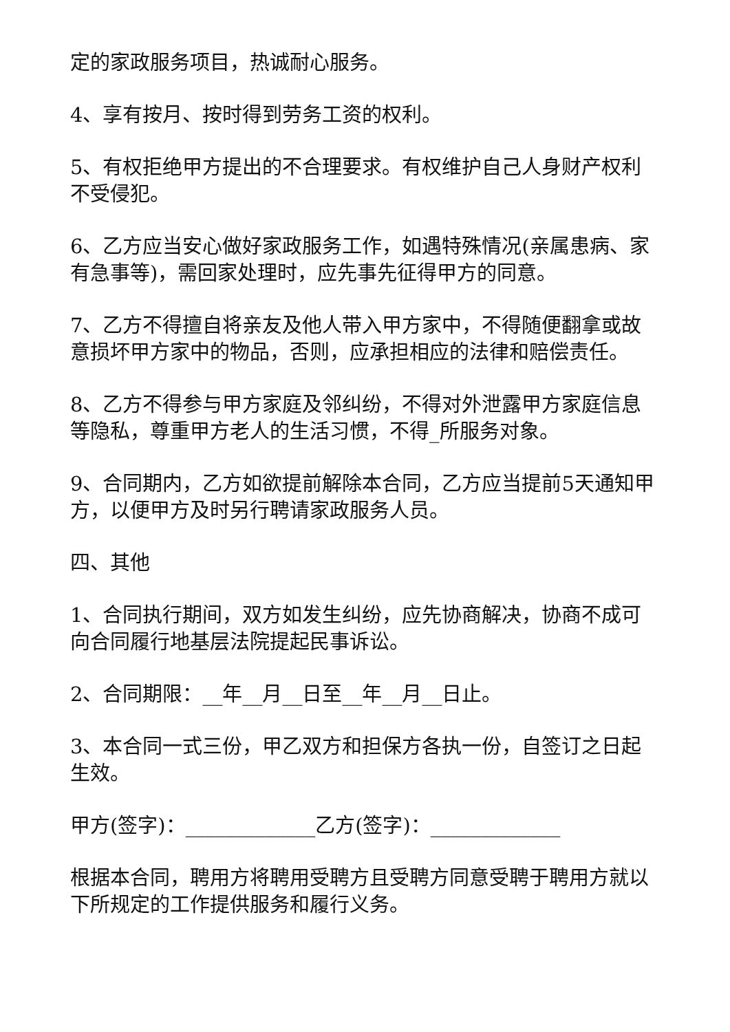定的家政服务项目，热诚耐心服务。
4、享有按月、按时得到劳务工资的权利。
5、有权拒绝甲方提出的不合理要求。有权维护自己人身财产权利不受侵犯。
6、乙方应当安心做好家政服务工作，如遇特殊情况(亲属患病、家有急事等)，需回家处理时，应先事先征得甲方的同意。
7、乙方不得擅自将亲友及他人带入甲方家中，不得随便翻拿或故意损坏甲方家中的物品，否则，应承担相应的法律和赔偿责任。
8、乙方不得参与甲方家庭及邻纠纷，不得对外泄露甲方家庭信息等隐私，尊重甲方老人的生活习惯，不得_所服务对象。
9、合同期内，乙方如欲提前解除本合同，乙方应当提前5天通知甲方，以便甲方及时另行聘请家政服务人员。
四、其他
1、合同执行期间，双方如发生纠纷，应先协商解决，协商不成可向合同履行地基层法院提起民事诉讼。
2、合同期限：__年__月__日至__年__月__日止。
3、本合同一式三份，甲乙双方和担保方各执一份，自签订之日起生效。
甲方(签字)：_____________乙方(签字)：_____________
根据本合同，聘用方将聘用受聘方且受聘方同意受聘于聘用方就以下所规定的工作提供服务和履行义务。